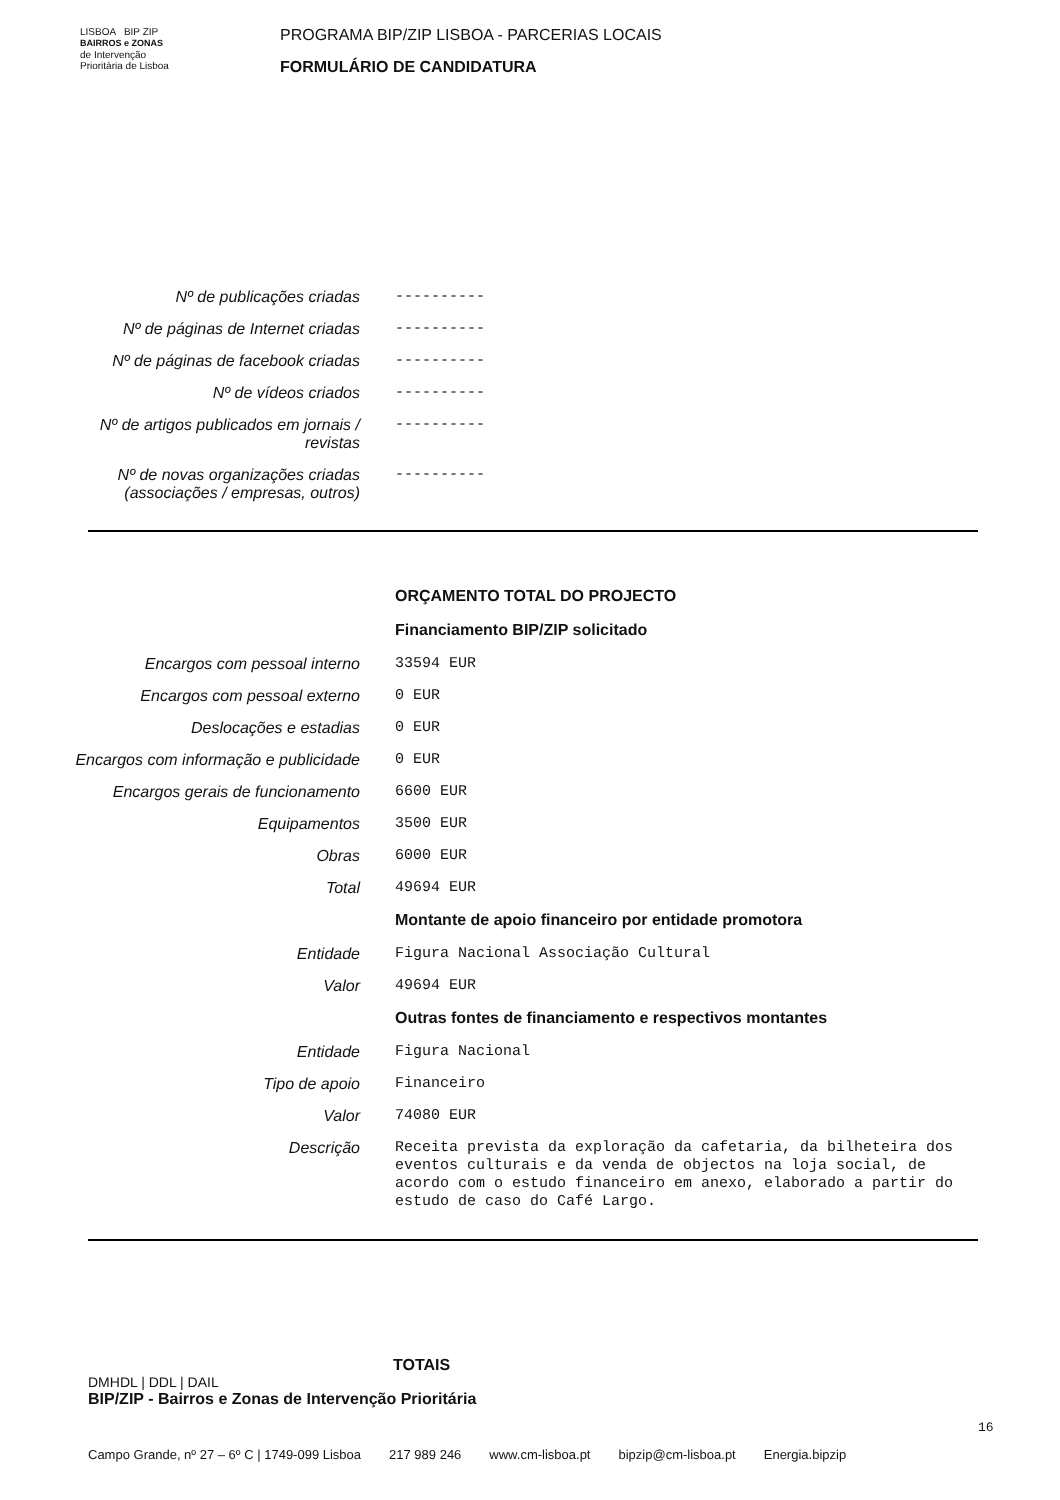LISBOA BIP ZIP
BAIRROS e ZONAS
de Intervenção
Prioritária de Lisboa
PROGRAMA BIP/ZIP LISBOA - PARCERIAS LOCAIS
FORMULÁRIO DE CANDIDATURA
Nº de publicações criadas ----------
Nº de páginas de Internet criadas
----------
Nº de páginas de facebook criadas
----------
Nº de vídeos criados ----------
Nº de artigos publicados em jornais / revistas
----------
Nº de novas organizações criadas (associações / empresas, outros)
----------
ORÇAMENTO TOTAL DO PROJECTO
Financiamento BIP/ZIP solicitado
Encargos com pessoal interno 33594 EUR
Encargos com pessoal externo 0 EUR
Deslocações e estadias 0 EUR
Encargos com informação e publicidade
0 EUR
Encargos gerais de funcionamento
6600 EUR
Equipamentos 3500 EUR
Obras 6000 EUR
Total 49694 EUR
Montante de apoio financeiro por entidade promotora
Entidade Figura Nacional Associação Cultural
Valor 49694 EUR
Outras fontes de financiamento e respectivos montantes
Entidade Figura Nacional
Tipo de apoio Financeiro
Valor 74080 EUR
Descrição Receita prevista da exploração da cafetaria, da bilheteira dos eventos culturais e da venda de objectos na loja social, de acordo com o estudo financeiro em anexo, elaborado a partir do estudo de caso do Café Largo.
TOTAIS
DMHDL | DDL | DAIL
BIP/ZIP - Bairros e Zonas de Intervenção Prioritária
16
Campo Grande, nº 27 – 6º C | 1749-099 Lisboa 217 989 246 www.cm-lisboa.pt bipzip@cm-lisboa.pt Energia.bipzip